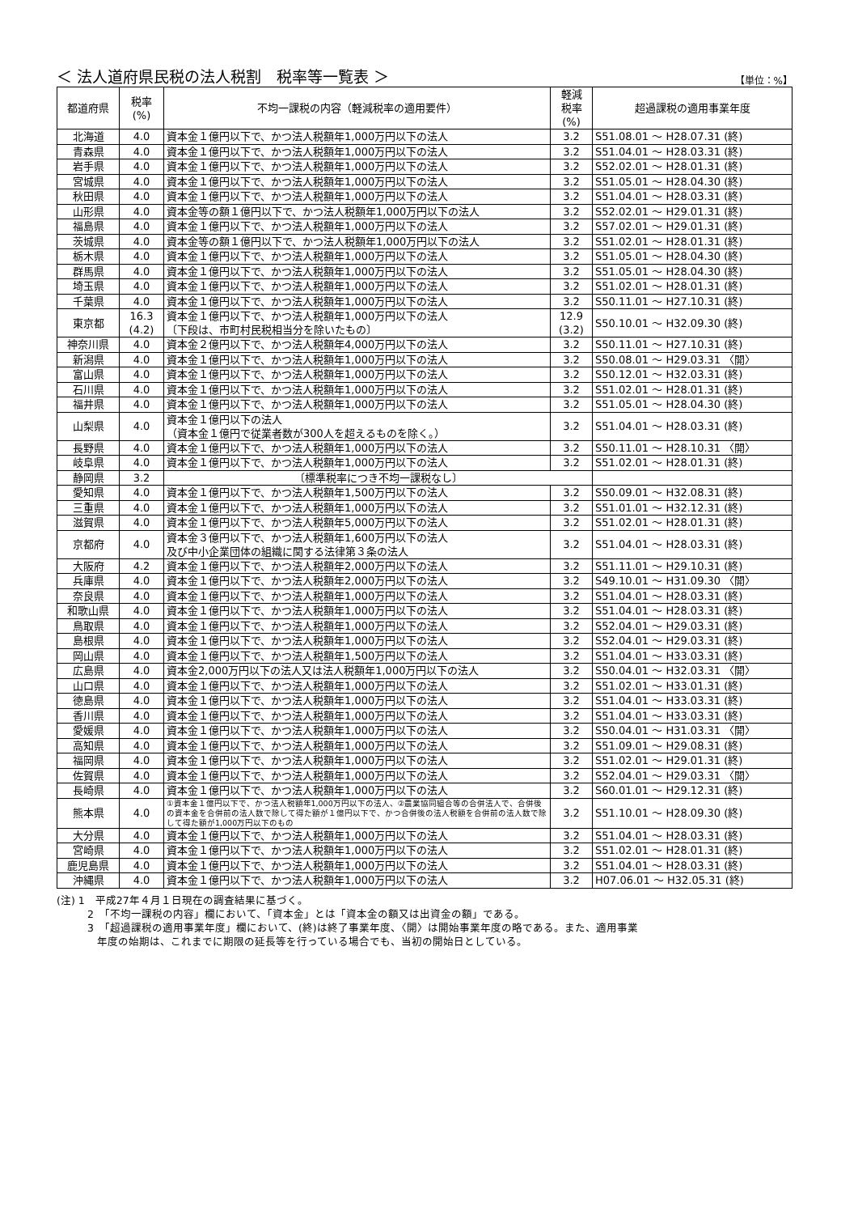＜ 法人道府県民税の法人税割　税率等一覧表 ＞ 【単位：%】
| 都道府県 | 税率 (%) | 不均一課税の内容（軽減税率の適用要件） | 軽減 税率 (%) | 超過課税の適用事業年度 |
| --- | --- | --- | --- | --- |
| 北海道 | 4.0 | 資本金１億円以下で、かつ法人税額年1,000万円以下の法人 | 3.2 | S51.08.01 ～ H28.07.31 (終) |
| 青森県 | 4.0 | 資本金１億円以下で、かつ法人税額年1,000万円以下の法人 | 3.2 | S51.04.01 ～ H28.03.31 (終) |
| 岩手県 | 4.0 | 資本金１億円以下で、かつ法人税額年1,000万円以下の法人 | 3.2 | S52.02.01 ～ H28.01.31 (終) |
| 宮城県 | 4.0 | 資本金１億円以下で、かつ法人税額年1,000万円以下の法人 | 3.2 | S51.05.01 ～ H28.04.30 (終) |
| 秋田県 | 4.0 | 資本金１億円以下で、かつ法人税額年1,000万円以下の法人 | 3.2 | S51.04.01 ～ H28.03.31 (終) |
| 山形県 | 4.0 | 資本金等の額１億円以下で、かつ法人税額年1,000万円以下の法人 | 3.2 | S52.02.01 ～ H29.01.31 (終) |
| 福島県 | 4.0 | 資本金１億円以下で、かつ法人税額年1,000万円以下の法人 | 3.2 | S57.02.01 ～ H29.01.31 (終) |
| 茨城県 | 4.0 | 資本金等の額１億円以下で、かつ法人税額年1,000万円以下の法人 | 3.2 | S51.02.01 ～ H28.01.31 (終) |
| 栃木県 | 4.0 | 資本金１億円以下で、かつ法人税額年1,000万円以下の法人 | 3.2 | S51.05.01 ～ H28.04.30 (終) |
| 群馬県 | 4.0 | 資本金１億円以下で、かつ法人税額年1,000万円以下の法人 | 3.2 | S51.05.01 ～ H28.04.30 (終) |
| 埼玉県 | 4.0 | 資本金１億円以下で、かつ法人税額年1,000万円以下の法人 | 3.2 | S51.02.01 ～ H28.01.31 (終) |
| 千葉県 | 4.0 | 資本金１億円以下で、かつ法人税額年1,000万円以下の法人 | 3.2 | S50.11.01 ～ H27.10.31 (終) |
| 東京都 | 16.3 (4.2) | 資本金１億円以下で、かつ法人税額年1,000万円以下の法人 〔下段は、市町村民税相当分を除いたもの〕 | 12.9 (3.2) | S50.10.01 ～ H32.09.30 (終) |
| 神奈川県 | 4.0 | 資本金２億円以下で、かつ法人税額年4,000万円以下の法人 | 3.2 | S50.11.01 ～ H27.10.31 (終) |
| 新潟県 | 4.0 | 資本金１億円以下で、かつ法人税額年1,000万円以下の法人 | 3.2 | S50.08.01 ～ H29.03.31 〈開〉 |
| 富山県 | 4.0 | 資本金１億円以下で、かつ法人税額年1,000万円以下の法人 | 3.2 | S50.12.01 ～ H32.03.31 (終) |
| 石川県 | 4.0 | 資本金１億円以下で、かつ法人税額年1,000万円以下の法人 | 3.2 | S51.02.01 ～ H28.01.31 (終) |
| 福井県 | 4.0 | 資本金１億円以下で、かつ法人税額年1,000万円以下の法人 | 3.2 | S51.05.01 ～ H28.04.30 (終) |
| 山梨県 | 4.0 | 資本金１億円以下の法人 （資本金１億円で従業者数が300人を超えるものを除く。） | 3.2 | S51.04.01 ～ H28.03.31 (終) |
| 長野県 | 4.0 | 資本金１億円以下で、かつ法人税額年1,000万円以下の法人 | 3.2 | S50.11.01 ～ H28.10.31 〈開〉 |
| 岐阜県 | 4.0 | 資本金１億円以下で、かつ法人税額年1,000万円以下の法人 | 3.2 | S51.02.01 ～ H28.01.31 (終) |
| 静岡県 | 3.2 | 〔標準税率につき不均一課税なし〕 | | |
| 愛知県 | 4.0 | 資本金１億円以下で、かつ法人税額年1,500万円以下の法人 | 3.2 | S50.09.01 ～ H32.08.31 (終) |
| 三重県 | 4.0 | 資本金１億円以下で、かつ法人税額年1,000万円以下の法人 | 3.2 | S51.01.01 ～ H32.12.31 (終) |
| 滋賀県 | 4.0 | 資本金１億円以下で、かつ法人税額年5,000万円以下の法人 | 3.2 | S51.02.01 ～ H28.01.31 (終) |
| 京都府 | 4.0 | 資本金３億円以下で、かつ法人税額年1,600万円以下の法人 及び中小企業団体の組織に関する法律第３条の法人 | 3.2 | S51.04.01 ～ H28.03.31 (終) |
| 大阪府 | 4.2 | 資本金１億円以下で、かつ法人税額年2,000万円以下の法人 | 3.2 | S51.11.01 ～ H29.10.31 (終) |
| 兵庫県 | 4.0 | 資本金１億円以下で、かつ法人税額年2,000万円以下の法人 | 3.2 | S49.10.01 ～ H31.09.30 〈開〉 |
| 奈良県 | 4.0 | 資本金１億円以下で、かつ法人税額年1,000万円以下の法人 | 3.2 | S51.04.01 ～ H28.03.31 (終) |
| 和歌山県 | 4.0 | 資本金１億円以下で、かつ法人税額年1,000万円以下の法人 | 3.2 | S51.04.01 ～ H28.03.31 (終) |
| 鳥取県 | 4.0 | 資本金１億円以下で、かつ法人税額年1,000万円以下の法人 | 3.2 | S52.04.01 ～ H29.03.31 (終) |
| 島根県 | 4.0 | 資本金１億円以下で、かつ法人税額年1,000万円以下の法人 | 3.2 | S52.04.01 ～ H29.03.31 (終) |
| 岡山県 | 4.0 | 資本金１億円以下で、かつ法人税額年1,500万円以下の法人 | 3.2 | S51.04.01 ～ H33.03.31 (終) |
| 広島県 | 4.0 | 資本金2,000万円以下の法人又は法人税額年1,000万円以下の法人 | 3.2 | S50.04.01 ～ H32.03.31 〈開〉 |
| 山口県 | 4.0 | 資本金１億円以下で、かつ法人税額年1,000万円以下の法人 | 3.2 | S51.02.01 ～ H33.01.31 (終) |
| 徳島県 | 4.0 | 資本金１億円以下で、かつ法人税額年1,000万円以下の法人 | 3.2 | S51.04.01 ～ H33.03.31 (終) |
| 香川県 | 4.0 | 資本金１億円以下で、かつ法人税額年1,000万円以下の法人 | 3.2 | S51.04.01 ～ H33.03.31 (終) |
| 愛媛県 | 4.0 | 資本金１億円以下で、かつ法人税額年1,000万円以下の法人 | 3.2 | S50.04.01 ～ H31.03.31 〈開〉 |
| 高知県 | 4.0 | 資本金１億円以下で、かつ法人税額年1,000万円以下の法人 | 3.2 | S51.09.01 ～ H29.08.31 (終) |
| 福岡県 | 4.0 | 資本金１億円以下で、かつ法人税額年1,000万円以下の法人 | 3.2 | S51.02.01 ～ H29.01.31 (終) |
| 佐賀県 | 4.0 | 資本金１億円以下で、かつ法人税額年1,000万円以下の法人 | 3.2 | S52.04.01 ～ H29.03.31 〈開〉 |
| 長崎県 | 4.0 | 資本金１億円以下で、かつ法人税額年1,000万円以下の法人 | 3.2 | S60.01.01 ～ H29.12.31 (終) |
| 熊本県 | 4.0 | ①資本金１億円以下で、かつ法人税額年1,000万円以下の法人、②農業協同組合等の合併法人で、合併後の資本金を合併前の法人数で除して得た額が１億円以下で、かつ合併後の法人税額を合併前の法人数で除して得た額が1,000万円以下のもの | 3.2 | S51.10.01 ～ H28.09.30 (終) |
| 大分県 | 4.0 | 資本金１億円以下で、かつ法人税額年1,000万円以下の法人 | 3.2 | S51.04.01 ～ H28.03.31 (終) |
| 宮崎県 | 4.0 | 資本金１億円以下で、かつ法人税額年1,000万円以下の法人 | 3.2 | S51.02.01 ～ H28.01.31 (終) |
| 鹿児島県 | 4.0 | 資本金１億円以下で、かつ法人税額年1,000万円以下の法人 | 3.2 | S51.04.01 ～ H28.03.31 (終) |
| 沖縄県 | 4.0 | 資本金１億円以下で、かつ法人税額年1,000万円以下の法人 | 3.2 | H07.06.01 ～ H32.05.31 (終) |
(注) 1　平成27年４月１日現在の調査結果に基づく。
2　「不均一課税の内容」欄において、「資本金」とは「資本金の額又は出資金の額」である。
3　「超過課税の適用事業年度」欄において、(終)は終了事業年度、〈開〉は開始事業年度の略である。また、適用事業
年度の始期は、これまでに期限の延長等を行っている場合でも、当初の開始日としている。